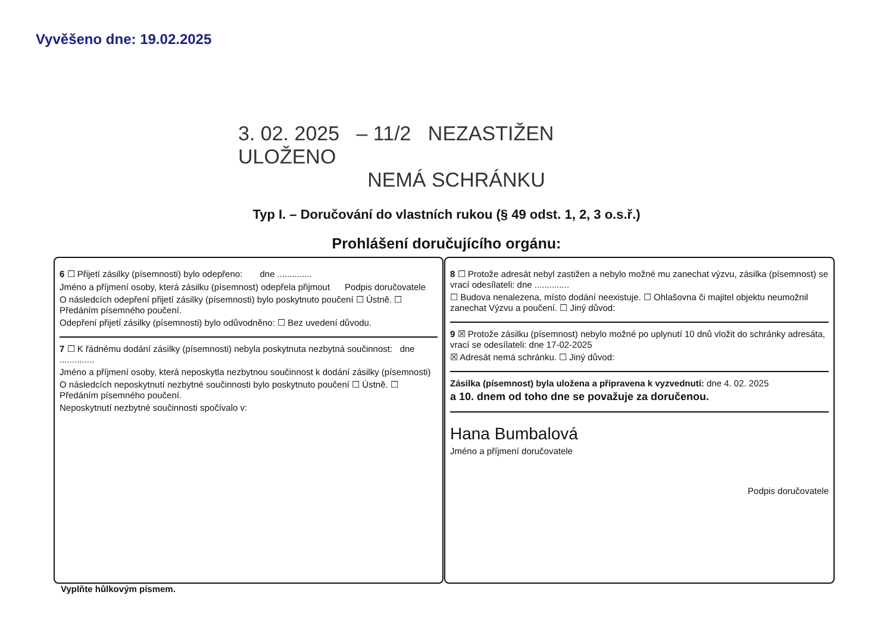Vyvěšeno dne: 19.02.2025
3. 02. 2025 – 11/2 NEZASTIŽEN ULOŽENO
NEMÁ SCHRÁNKU
Typ I. – Doručování do vlastních rukou (§ 49 odst. 1, 2, 3 o.s.ř.)
Prohlášení doručujícího orgánu:
6 ☐ Přijetí zásilky (písemnosti) bylo odepřeno: dne ..............
Jméno a příjmení osoby, která zásilku (písemnost) odepřela přijmout Podpis doručovatele
O následcích odepření přijetí zásilky (písemnosti) bylo poskytnuto poučení ☐ Ústně. ☐ Předáním písemného poučení.
Odepření přijetí zásilky (písemnosti) bylo odůvodněno: ☐ Bez uvedení důvodu.
7 ☐ K řádnému dodání zásilky (písemnosti) nebyla poskytnuta nezbytná součinnost: dne ..............
Jméno a příjmení osoby, která neposkytla nezbytnou součinnost k dodání zásilky (písemnosti)
O následcích neposkytnutí nezbytné součinnosti bylo poskytnuto poučení ☐ Ústně. ☐ Předáním písemného poučení.
Neposkytnutí nezbytné součinnosti spočívalo v:
8 ☐ Protože adresát nebyl zastižen a nebylo možné mu zanechat výzvu, zásilka (písemnost) se vrací odesílateli: dne ..............
☐ Budova nenalezena, místo dodání neexistuje. ☐ Ohlašovna či majitel objektu neumožnil zanechat Výzvu a poučení. ☐ Jiný důvod:
9 ☒ Protože zásilku (písemnost) nebylo možné po uplynutí 10 dnů vložit do schránky adresáta, vrací se odesílateli: dne 17-02-2025
☒ Adresát nemá schránku. ☐ Jiný důvod:
Zásilka (písemnost) byla uložena a připravena k vyzvednutí: dne 4. 02. 2025
a 10. dnem od toho dne se považuje za doručenou.
Hana Bumbalová
Jméno a příjmení doručovatele
Podpis doručovatele
Vyplňte hůlkovým písmem.